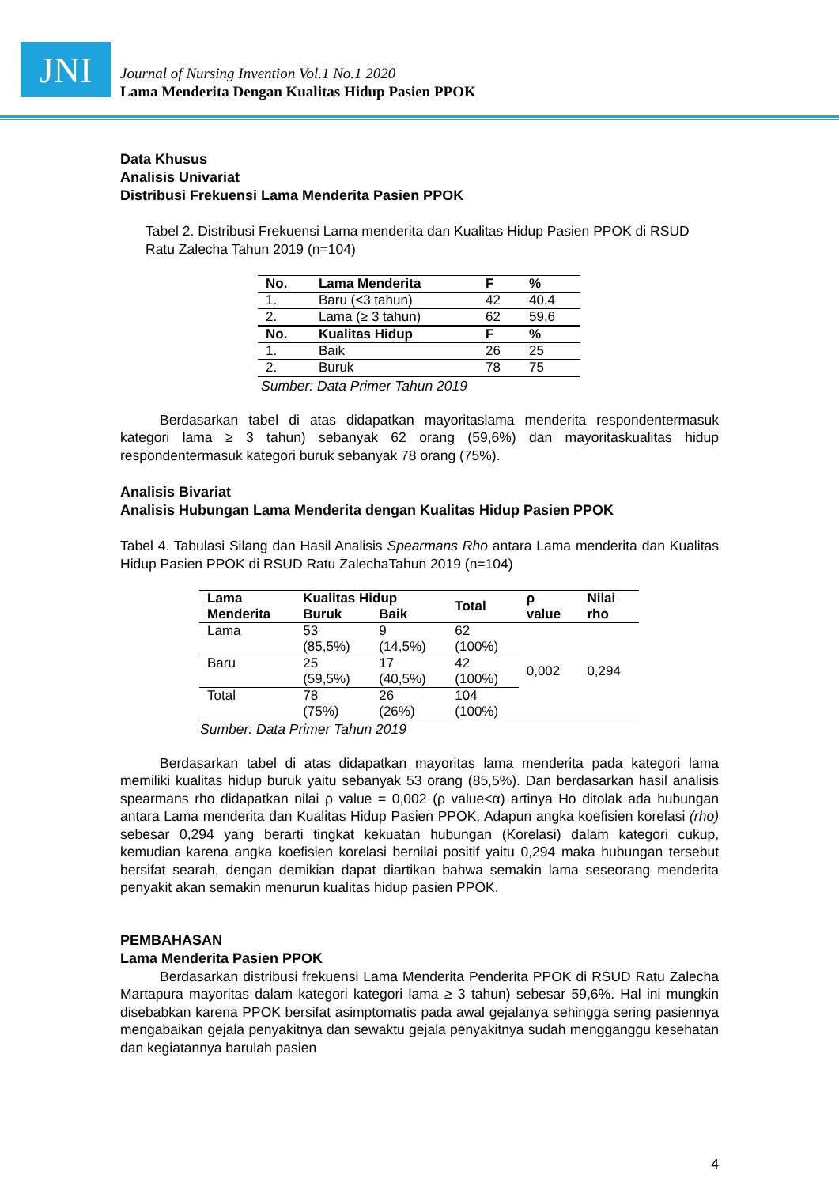JNI
Journal of Nursing Invention Vol.1 No.1 2020
Lama Menderita Dengan Kualitas Hidup Pasien PPOK
Data Khusus
Analisis Univariat
Distribusi Frekuensi Lama Menderita Pasien PPOK
Tabel 2. Distribusi Frekuensi Lama menderita dan Kualitas Hidup Pasien PPOK di RSUD Ratu Zalecha Tahun 2019 (n=104)
| No. | Lama Menderita | F | % |
| --- | --- | --- | --- |
| 1. | Baru (<3 tahun) | 42 | 40,4 |
| 2. | Lama (≥ 3 tahun) | 62 | 59,6 |
| No. | Kualitas Hidup | F | % |
| 1. | Baik | 26 | 25 |
| 2. | Buruk | 78 | 75 |
Sumber: Data Primer Tahun 2019
Berdasarkan tabel di atas didapatkan mayoritaslama menderita respondentermasuk kategori lama ≥ 3 tahun) sebanyak 62 orang (59,6%) dan mayoritaskualitas hidup respondentermasuk kategori buruk sebanyak 78 orang (75%).
Analisis Bivariat
Analisis Hubungan Lama Menderita dengan Kualitas Hidup Pasien PPOK
Tabel 4. Tabulasi Silang dan Hasil Analisis Spearmans Rho antara Lama menderita dan Kualitas Hidup Pasien PPOK di RSUD Ratu ZalechaTahun 2019 (n=104)
| Lama Menderita | Kualitas Hidup | | Total | ρ value | Nilai rho |
| --- | --- | --- | --- | --- | --- |
| | Buruk | Baik | | | |
| Lama | 53 (85,5%) | 9 (14,5%) | 62 (100%) | 0,002 | 0,294 |
| Baru | 25 (59,5%) | 17 (40,5%) | 42 (100%) | | |
| Total | 78 (75%) | 26 (26%) | 104 (100%) | | |
Sumber: Data Primer Tahun 2019
Berdasarkan tabel di atas didapatkan mayoritas lama menderita pada kategori lama memiliki kualitas hidup buruk yaitu sebanyak 53 orang (85,5%). Dan berdasarkan hasil analisis spearmans rho didapatkan nilai ρ value = 0,002 (ρ value<α) artinya Ho ditolak ada hubungan antara Lama menderita dan Kualitas Hidup Pasien PPOK, Adapun angka koefisien korelasi (rho) sebesar 0,294 yang berarti tingkat kekuatan hubungan (Korelasi) dalam kategori cukup, kemudian karena angka koefisien korelasi bernilai positif yaitu 0,294 maka hubungan tersebut bersifat searah, dengan demikian dapat diartikan bahwa semakin lama seseorang menderita penyakit akan semakin menurun kualitas hidup pasien PPOK.
PEMBAHASAN
Lama Menderita Pasien PPOK
Berdasarkan distribusi frekuensi Lama Menderita Penderita PPOK di RSUD Ratu Zalecha Martapura mayoritas dalam kategori kategori lama ≥ 3 tahun) sebesar 59,6%. Hal ini mungkin disebabkan karena PPOK bersifat asimptomatis pada awal gejalanya sehingga sering pasiennya mengabaikan gejala penyakitnya dan sewaktu gejala penyakitnya sudah mengganggu kesehatan dan kegiatannya barulah pasien
4